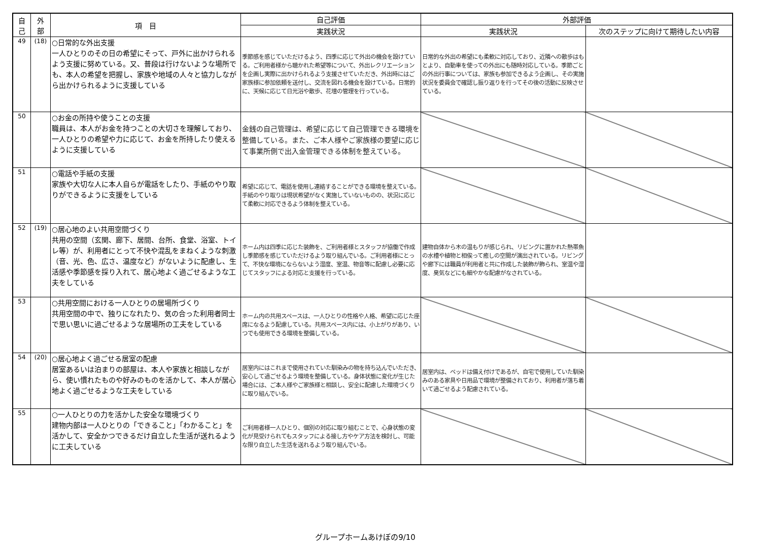| 自 己 | 外 部 | 項 目 | 自己評価 | 外部評価 | |
| --- | --- | --- | --- | --- | --- |
| | | | 実践状況 | 実践状況 | 次のステップに向けて期待したい内容 |
| 49 | (18) | ○日常的な外出支援 一人ひとりのその日の希望にそって、戸外に出かけられるよう支援に努めている。又、普段は行けないような場所でも、本人の希望を把握し、家族や地域の人々と協力しながら出かけられるように支援している | 季節感を感じていただけるよう、四季に応じて外出の機会を設けている。ご利用者様から聴かれた希望等について、外出レクリエーションを企画し実際に出かけられるよう支援させていただき、外出時にはご家族様に参加依頼を送付し、交流を図れる機会を設けている。日常的に、天候に応じて日光浴や散歩、花壇の管理を行っている。 | 日常的な外出の希望にも柔軟に対応しており、近隣への散歩はもとより、自動車を使っての外出にも随時対応している。季節ごとの外出行事については、家族も参加できるよう企画し、その実施状況を委員会で確認し振り返りを行ってその後の活動に反映させている。 | |
| 50 | | ○お金の所持や使うことの支援 職員は、本人がお金を持つことの大切さを理解しており、一人ひとりの希望や力に応じて、お金を所持したり使えるように支援している | 金銭の自己管理は、希望に応じて自己管理できる環境を整備している。また、ご本人様やご家族様の要望に応じて事業所側で出入金管理できる体制を整えている。 | | |
| 51 | | ○電話や手紙の支援 家族や大切な人に本人自らが電話をしたり、手紙のやり取りができるように支援をしている | 希望に応じて、電話を使用し連絡することができる環境を整えている。手紙のやり取りは現状希望がなく実施していないものの、状況に応じて柔軟に対応できるよう体制を整えている。 | | |
| 52 | (19) | ○居心地のよい共用空間づくり 共用の空間（玄関、廊下、居間、台所、食堂、浴室、トイレ等）が、利用者にとって不快や混乱をまねくような刺激（音、光、色、広さ、温度など）がないように配慮し、生活感や季節感を採り入れて、居心地よく過ごせるような工夫をしている | ホーム内は四季に応じた装飾を、ご利用者様とスタッフが協働で作成し季節感を感じていただけるよう取り組んでいる。ご利用者様にとって、不快な環境にならないよう湿度、室温、物音等に配慮し必要に応じてスタッフによる対応と支援を行っている。 | 建物自体から木の温もりが感じられ、リビングに置かれた熱帯魚の水槽や植物と相俟って癒しの空間が演出されている。リビングや廊下には職員が利用者と共に作成した装飾が飾られ、室温や湿度、臭気などにも細やかな配慮がなされている。 | |
| 53 | | ○共用空間における一人ひとりの居場所づくり 共用空間の中で、独りになれたり、気の合った利用者同士で思い思いに過ごせるような居場所の工夫をしている | ホーム内の共用スペースは、一人ひとりの性格や人格、希望に応じた座席になるよう配慮している。共用スペース内には、小上がりがあり、いつでも使用できる環境を整備している。 | | |
| 54 | (20) | ○居心地よく過ごせる居室の配慮 居室あるいは泊まりの部屋は、本人や家族と相談しながら、使い慣れたものや好みのものを活かして、本人が居心地よく過ごせるような工夫をしている | 居室内にはこれまで使用されていた馴染みの物を持ち込んでいただき、安心して過ごせるよう環境を整備している。身体状態に変化が生じた場合には、ご本人様やご家族様と相談し、安全に配慮した環境づくりに取り組んでいる。 | 居室内は、ベッドは備え付けであるが、自宅で使用していた馴染みのある家具や日用品で環境が整備されており、利用者が落ち着いて過ごせるよう配慮されている。 | |
| 55 | | ○一人ひとりの力を活かした安全な環境づくり 建物内部は一人ひとりの「できること」「わかること」を活かして、安全かつできるだけ自立した生活が送れるように工夫している | ご利用者様一人ひとり、個別の対応に取り組むことで、心身状態の変化が見受けられてもスタッフによる接し方やケア方法を検討し、可能な限り自立した生活を送れるよう取り組んでいる。 | | |
グループホームあけぼの9/10